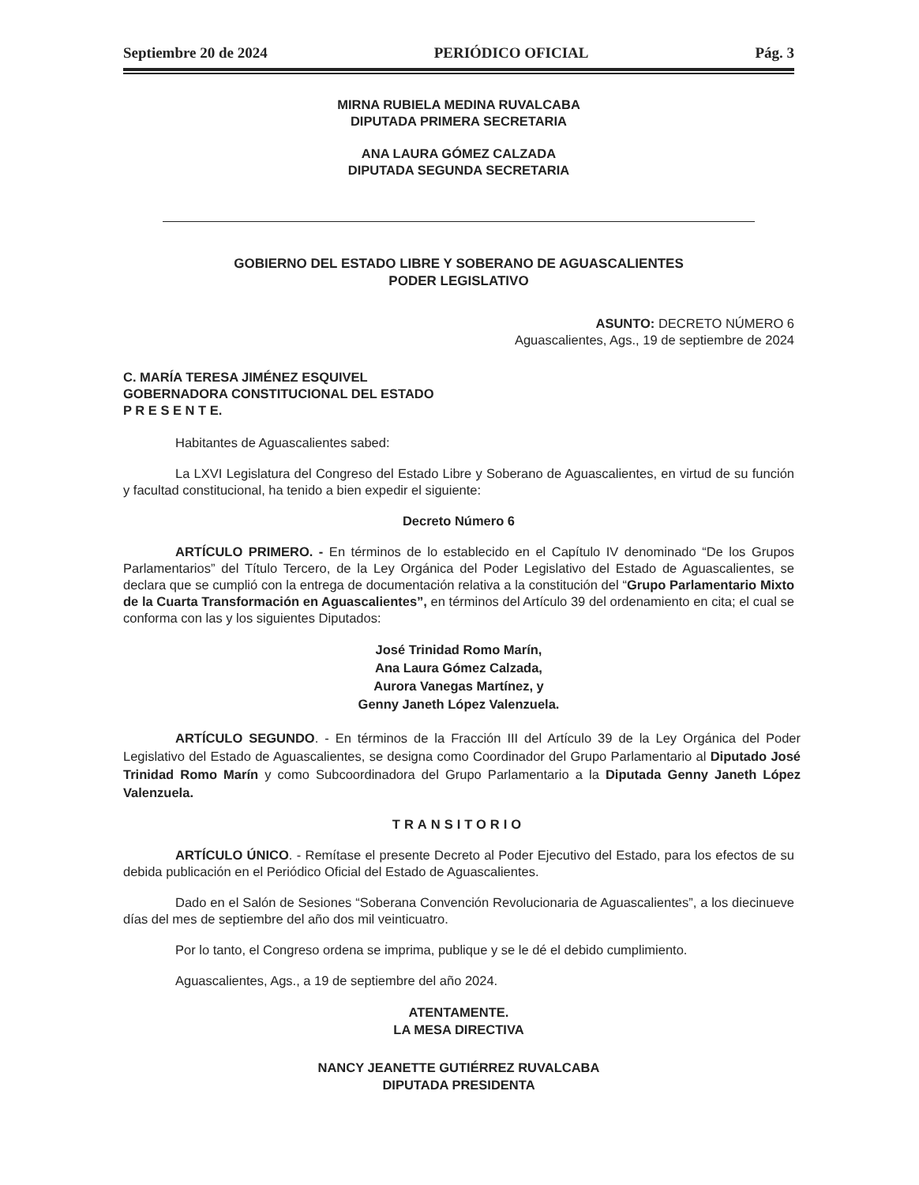Septiembre 20 de 2024 PERIÓDICO OFICIAL Pág. 3
MIRNA RUBIELA MEDINA RUVALCABA
DIPUTADA PRIMERA SECRETARIA
ANA LAURA GÓMEZ CALZADA
DIPUTADA SEGUNDA SECRETARIA
GOBIERNO DEL ESTADO LIBRE Y SOBERANO DE AGUASCALIENTES
PODER LEGISLATIVO
ASUNTO: DECRETO NÚMERO 6
Aguascalientes, Ags., 19 de septiembre de 2024
C. MARÍA TERESA JIMÉNEZ ESQUIVEL
GOBERNADORA CONSTITUCIONAL DEL ESTADO
P R E S E N T E.
Habitantes de Aguascalientes sabed:
La LXVI Legislatura del Congreso del Estado Libre y Soberano de Aguascalientes, en virtud de su función y facultad constitucional, ha tenido a bien expedir el siguiente:
Decreto Número 6
ARTÍCULO PRIMERO. - En términos de lo establecido en el Capítulo IV denominado “De los Grupos Parlamentarios” del Título Tercero, de la Ley Orgánica del Poder Legislativo del Estado de Aguascalientes, se declara que se cumplió con la entrega de documentación relativa a la constitución del “Grupo Parlamentario Mixto de la Cuarta Transformación en Aguascalientes”, en términos del Artículo 39 del ordenamiento en cita; el cual se conforma con las y los siguientes Diputados:
José Trinidad Romo Marín,
Ana Laura Gómez Calzada,
Aurora Vanegas Martínez, y
Genny Janeth López Valenzuela.
ARTÍCULO SEGUNDO. - En términos de la Fracción III del Artículo 39 de la Ley Orgánica del Poder Legislativo del Estado de Aguascalientes, se designa como Coordinador del Grupo Parlamentario al Diputado José Trinidad Romo Marín y como Subcoordinadora del Grupo Parlamentario a la Diputada Genny Janeth López Valenzuela.
TRANSITORIO
ARTÍCULO ÚNICO. - Remítase el presente Decreto al Poder Ejecutivo del Estado, para los efectos de su debida publicación en el Periódico Oficial del Estado de Aguascalientes.
Dado en el Salón de Sesiones “Soberana Convención Revolucionaria de Aguascalientes”, a los diecinueve días del mes de septiembre del año dos mil veinticuatro.
Por lo tanto, el Congreso ordena se imprima, publique y se le dé el debido cumplimiento.
Aguascalientes, Ags., a 19 de septiembre del año 2024.
ATENTAMENTE.
LA MESA DIRECTIVA
NANCY JEANETTE GUTIÉRREZ RUVALCABA
DIPUTADA PRESIDENTA